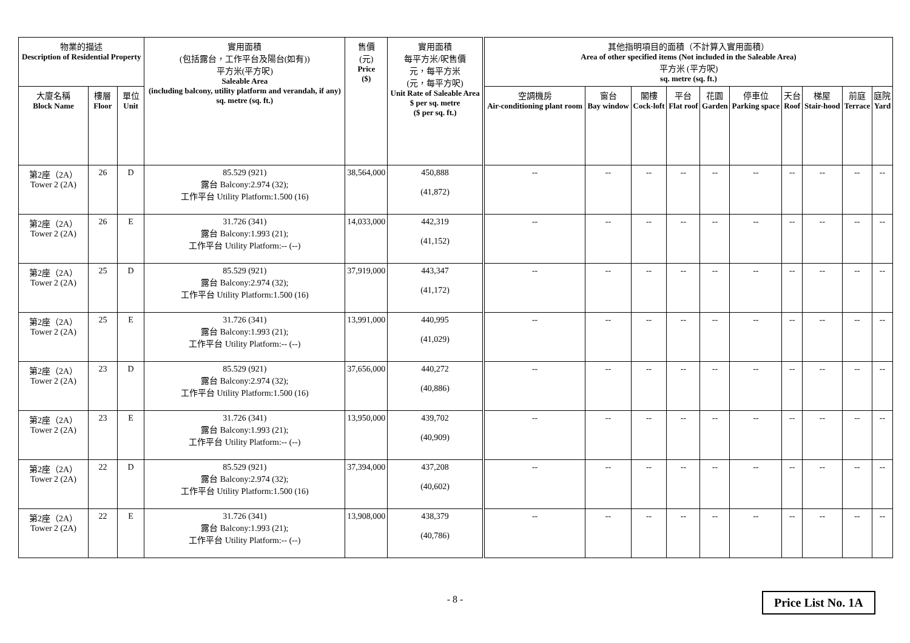| 物業的描述 Description of Residential Property | | | 實用面積 (包括露台，工作平台及陽台(如有)) 平方米(平方呎) Saleable Area (including balcony, utility platform and verandah, if any) sq. metre (sq. ft.) | 售價 (元) Price ($) | 實用面積 每平方米/呎售價 元，每平方米 (元，每平方呎) Unit Rate of Saleable Area $ per sq. metre ($ per sq. ft.) | 其他指明項目的面積（不計算入實用面積） Area of other specified items (Not included in the Saleable Area) 平方米 (平方呎) sq. metre (sq. ft.) | | | | | | | | | |
| --- | --- | --- | --- | --- | --- | --- | --- | --- | --- | --- | --- | --- | --- | --- | --- |
| 大廈名稱 Block Name | 樓層 Floor | 單位 Unit | | | | 空調機房 Air-conditioning plant room | 窗台 Bay window | 閣樓 Cock-loft | 平台 Flat roof | 花園 Garden | 停車位 Parking space | 天台 Roof | 梯屋 Stair-hood | 前庭 Terrace | 庭院 Yard |
| 第2座（2A） Tower 2 (2A) | 26 | D | 85.529 (921) 露台 Balcony:2.974 (32); 工作平台 Utility Platform:1.500 (16) | 38,564,000 | 450,888 (41,872) | -- | -- | -- | -- | -- | -- | -- | -- | -- | -- |
| 第2座（2A） Tower 2 (2A) | 26 | E | 31.726 (341) 露台 Balcony:1.993 (21); 工作平台 Utility Platform:-- (--) | 14,033,000 | 442,319 (41,152) | -- | -- | -- | -- | -- | -- | -- | -- | -- | -- |
| 第2座（2A） Tower 2 (2A) | 25 | D | 85.529 (921) 露台 Balcony:2.974 (32); 工作平台 Utility Platform:1.500 (16) | 37,919,000 | 443,347 (41,172) | -- | -- | -- | -- | -- | -- | -- | -- | -- | -- |
| 第2座（2A） Tower 2 (2A) | 25 | E | 31.726 (341) 露台 Balcony:1.993 (21); 工作平台 Utility Platform:-- (--) | 13,991,000 | 440,995 (41,029) | -- | -- | -- | -- | -- | -- | -- | -- | -- | -- |
| 第2座（2A） Tower 2 (2A) | 23 | D | 85.529 (921) 露台 Balcony:2.974 (32); 工作平台 Utility Platform:1.500 (16) | 37,656,000 | 440,272 (40,886) | -- | -- | -- | -- | -- | -- | -- | -- | -- | -- |
| 第2座（2A） Tower 2 (2A) | 23 | E | 31.726 (341) 露台 Balcony:1.993 (21); 工作平台 Utility Platform:-- (--) | 13,950,000 | 439,702 (40,909) | -- | -- | -- | -- | -- | -- | -- | -- | -- | -- |
| 第2座（2A） Tower 2 (2A) | 22 | D | 85.529 (921) 露台 Balcony:2.974 (32); 工作平台 Utility Platform:1.500 (16) | 37,394,000 | 437,208 (40,602) | -- | -- | -- | -- | -- | -- | -- | -- | -- | -- |
| 第2座（2A） Tower 2 (2A) | 22 | E | 31.726 (341) 露台 Balcony:1.993 (21); 工作平台 Utility Platform:-- (--) | 13,908,000 | 438,379 (40,786) | -- | -- | -- | -- | -- | -- | -- | -- | -- | -- |
- 8 - Price List No. 1A